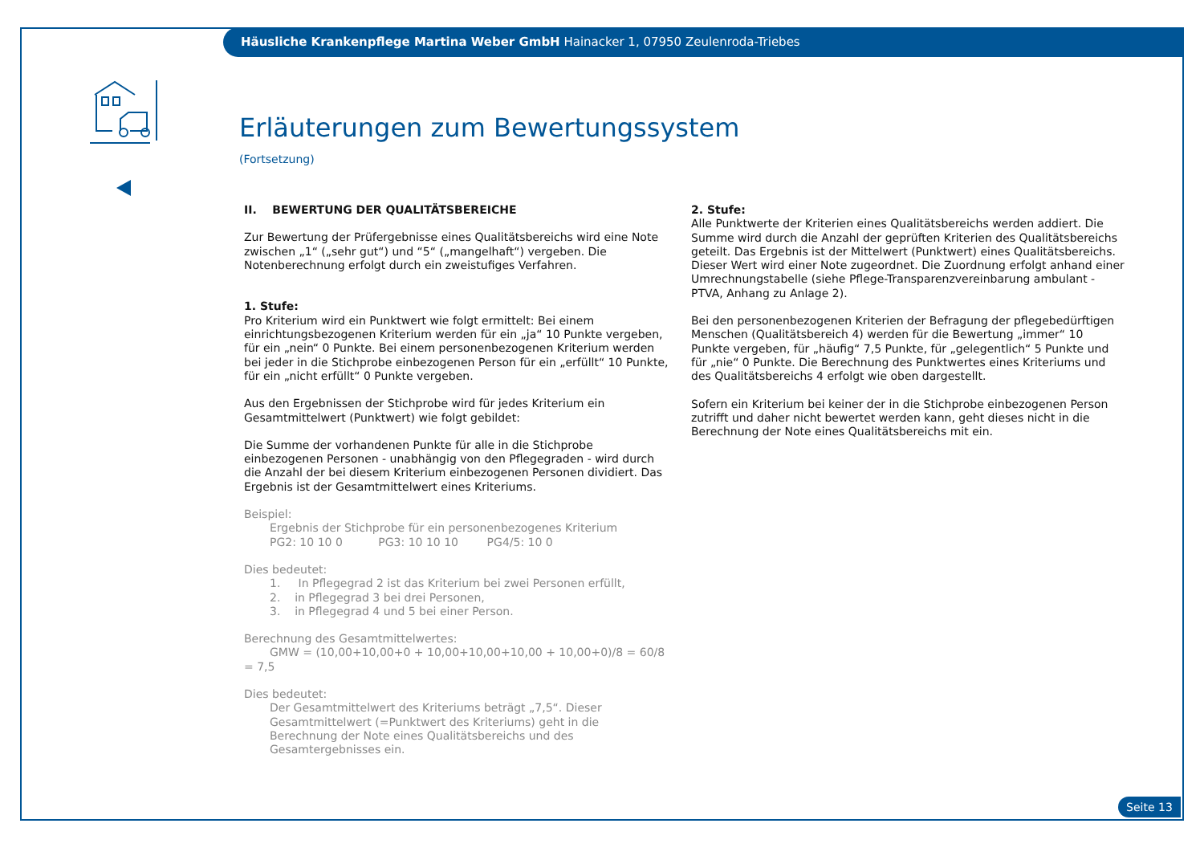Häusliche Krankenpflege Martina Weber GmbH Hainacker 1, 07950 Zeulenroda-Triebes
Erläuterungen zum Bewertungssystem
(Fortsetzung)
II. BEWERTUNG DER QUALITÄTSBEREICHE
Zur Bewertung der Prüfergebnisse eines Qualitätsbereichs wird eine Note zwischen „1“ („sehr gut“) und “5“ („mangelhaft“) vergeben. Die Notenberechnung erfolgt durch ein zweistufiges Verfahren.
1. Stufe:
Pro Kriterium wird ein Punktwert wie folgt ermittelt: Bei einem einrichtungsbezogenen Kriterium werden für ein „ja“ 10 Punkte vergeben, für ein „nein“ 0 Punkte. Bei einem personenbezogenen Kriterium werden bei jeder in die Stichprobe einbezogenen Person für ein „erfüllt“ 10 Punkte, für ein „nicht erfüllt“ 0 Punkte vergeben.
Aus den Ergebnissen der Stichprobe wird für jedes Kriterium ein Gesamtmittelwert (Punktwert) wie folgt gebildet:
Die Summe der vorhandenen Punkte für alle in die Stichprobe einbezogenen Personen - unabhängig von den Pflegegraden - wird durch die Anzahl der bei diesem Kriterium einbezogenen Personen dividiert. Das Ergebnis ist der Gesamtmittelwert eines Kriteriums.
Beispiel:
Ergebnis der Stichprobe für ein personenbezogenes Kriterium
PG2: 10 10 0 PG3: 10 10 10 PG4/5: 10 0
Dies bedeutet:
1. In Pflegegrad 2 ist das Kriterium bei zwei Personen erfüllt,
2. in Pflegegrad 3 bei drei Personen,
3. in Pflegegrad 4 und 5 bei einer Person.
Berechnung des Gesamtmittelwertes:
GMW = (10,00+10,00+0 + 10,00+10,00+10,00 + 10,00+0)/8 = 60/8 = 7,5
Dies bedeutet:
Der Gesamtmittelwert des Kriteriums beträgt „7,5“. Dieser Gesamtmittelwert (=Punktwert des Kriteriums) geht in die Berechnung der Note eines Qualitätsbereichs und des Gesamtergebnisses ein.
2. Stufe:
Alle Punktwerte der Kriterien eines Qualitätsbereichs werden addiert. Die Summe wird durch die Anzahl der geprüften Kriterien des Qualitätsbereichs geteilt. Das Ergebnis ist der Mittelwert (Punktwert) eines Qualitätsbereichs. Dieser Wert wird einer Note zugeordnet. Die Zuordnung erfolgt anhand einer Umrechnungstabelle (siehe Pflege-Transparenzvereinbarung ambulant - PTVA, Anhang zu Anlage 2).
Bei den personenbezogenen Kriterien der Befragung der pflegebedürftigen Menschen (Qualitätsbereich 4) werden für die Bewertung „immer“ 10 Punkte vergeben, für „häufig“ 7,5 Punkte, für „gelegentlich“ 5 Punkte und für „nie“ 0 Punkte. Die Berechnung des Punktwertes eines Kriteriums und des Qualitätsbereichs 4 erfolgt wie oben dargestellt.
Sofern ein Kriterium bei keiner der in die Stichprobe einbezogenen Person zutrifft und daher nicht bewertet werden kann, geht dieses nicht in die Berechnung der Note eines Qualitätsbereichs mit ein.
Seite 13